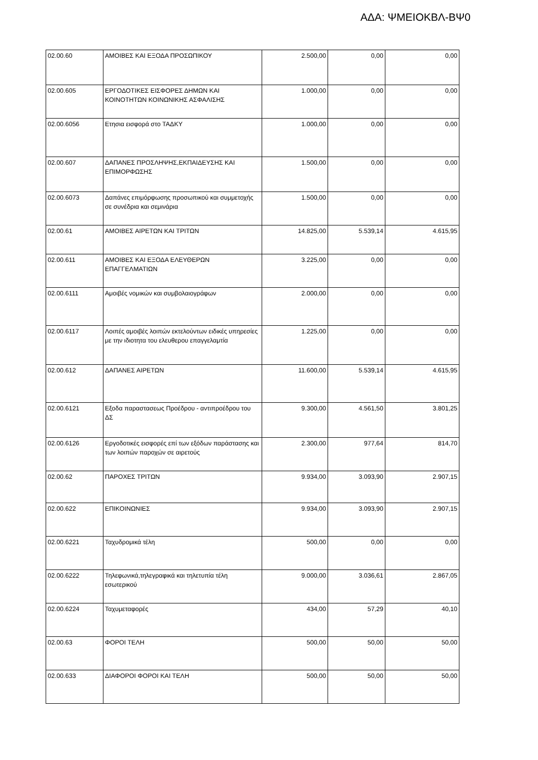ΑΔΑ: ΨΜΕΙΟΚΒΛ-ΒΨ0
| 02.00.60 | ΑΜΟΙΒΕΣ ΚΑΙ ΕΞΟΔΑ ΠΡΟΣΩΠΙΚΟΥ | 2.500,00 | 0,00 | 0,00 |
| 02.00.605 | ΕΡΓΟΔΟΤΙΚΕΣ ΕΙΣΦΟΡΕΣ ΔΗΜΩΝ ΚΑΙ ΚΟΙΝΟΤΗΤΩΝ ΚΟΙΝΩΝΙΚΗΣ ΑΣΦΑΛΙΣΗΣ | 1.000,00 | 0,00 | 0,00 |
| 02.00.6056 | Ετησια εισφορά στο ΤΑΔΚΥ | 1.000,00 | 0,00 | 0,00 |
| 02.00.607 | ΔΑΠΑΝΕΣ ΠΡΟΣΛΗΨΗΣ,ΕΚΠΑΙΔΕΥΣΗΣ ΚΑΙ ΕΠΙΜΟΡΦΩΣΗΣ | 1.500,00 | 0,00 | 0,00 |
| 02.00.6073 | Δαπάνες επιμόρφωσης προσωπικού και συμμετοχής σε συνέδρια και σεμινάρια | 1.500,00 | 0,00 | 0,00 |
| 02.00.61 | ΑΜΟΙΒΕΣ ΑΙΡΕΤΩΝ ΚΑΙ ΤΡΙΤΩΝ | 14.825,00 | 5.539,14 | 4.615,95 |
| 02.00.611 | ΑΜΟΙΒΕΣ ΚΑΙ ΕΞΟΔΑ ΕΛΕΥΘΕΡΩΝ ΕΠΑΓΓΕΛΜΑΤΙΩΝ | 3.225,00 | 0,00 | 0,00 |
| 02.00.6111 | Αμοιβές νομικών και συμβολαιογράφων | 2.000,00 | 0,00 | 0,00 |
| 02.00.6117 | Λοιπές αμοιβές λοιπών εκτελούντων ειδικές υπηρεσίες με την ιδιοτητα του ελευθερου επαγγελαμτία | 1.225,00 | 0,00 | 0,00 |
| 02.00.612 | ΔΑΠΑΝΕΣ ΑΙΡΕΤΩΝ | 11.600,00 | 5.539,14 | 4.615,95 |
| 02.00.6121 | Εξοδα παραστασεως Προέδρου - αντιπροέδρου του ΔΣ | 9.300,00 | 4.561,50 | 3.801,25 |
| 02.00.6126 | Εργοδοτικές εισφορές επί των εξόδων παράστασης και των λοιπών παροχών σε αιρετούς | 2.300,00 | 977,64 | 814,70 |
| 02.00.62 | ΠΑΡΟΧΕΣ ΤΡΙΤΩΝ | 9.934,00 | 3.093,90 | 2.907,15 |
| 02.00.622 | ΕΠΙΚΟΙΝΩΝΙΕΣ | 9.934,00 | 3.093,90 | 2.907,15 |
| 02.00.6221 | Ταχυδρομικά τέλη | 500,00 | 0,00 | 0,00 |
| 02.00.6222 | Τηλεφωνικά,τηλεγραφικά και τηλετυπία τέλη εσωτερικού | 9.000,00 | 3.036,61 | 2.867,05 |
| 02.00.6224 | Ταχυμεταφορές | 434,00 | 57,29 | 40,10 |
| 02.00.63 | ΦΟΡΟΙ ΤΕΛΗ | 500,00 | 50,00 | 50,00 |
| 02.00.633 | ΔΙΑΦΟΡΟΙ ΦΟΡΟΙ ΚΑΙ ΤΕΛΗ | 500,00 | 50,00 | 50,00 |